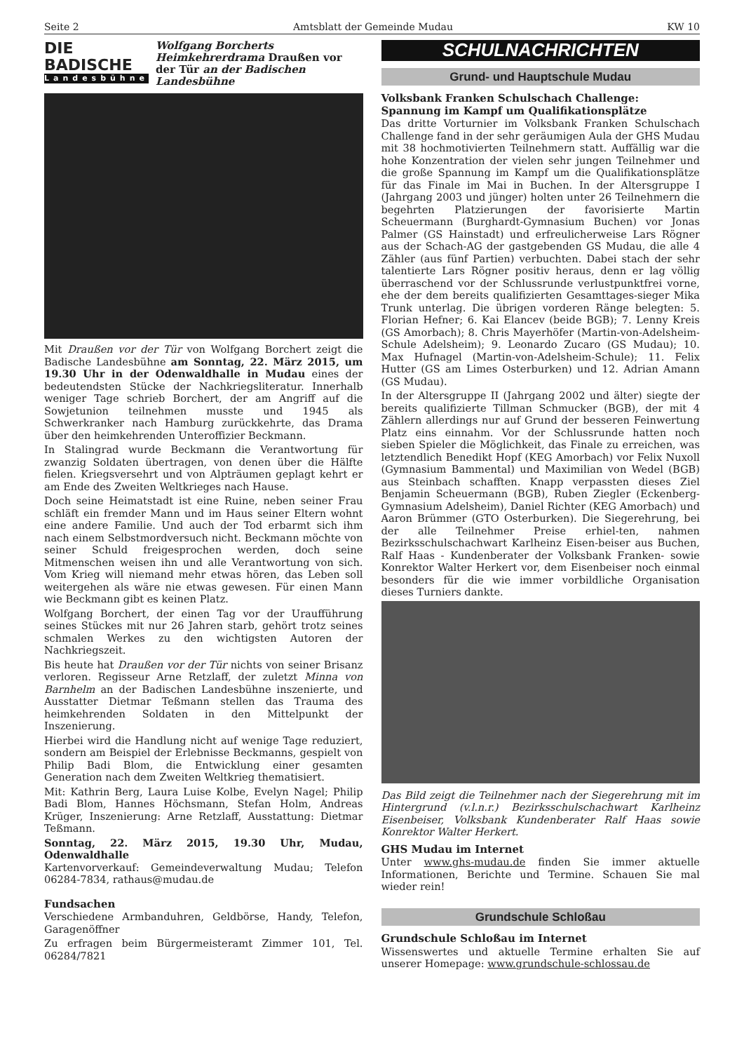Seite 2 Amtsblatt der Gemeinde Mudau KW 10
DIE BADISCHE
Landesbühne
Wolfgang Borcherts Heimkehrerdrama Draußen vor der Tür an der Badischen Landesbühne
Mit Draußen vor der Tür von Wolfgang Borchert zeigt die Badische Landesbühne am Sonntag, 22. März 2015, um 19.30 Uhr in der Odenwaldhalle in Mudau eines der bedeutendsten Stücke der Nachkriegsliteratur. Innerhalb weniger Tage schrieb Borchert, der am Angriff auf die Sowjetunion teilnehmen musste und 1945 als Schwerkranker nach Hamburg zurückkehrte, das Drama über den heimkehrenden Unteroffizier Beckmann.
In Stalingrad wurde Beckmann die Verantwortung für zwanzig Soldaten übertragen, von denen über die Hälfte fielen. Kriegsversehrt und von Alpträumen geplagt kehrt er am Ende des Zweiten Weltkrieges nach Hause.
Doch seine Heimatstadt ist eine Ruine, neben seiner Frau schläft ein fremder Mann und im Haus seiner Eltern wohnt eine andere Familie. Und auch der Tod erbarmt sich ihm nach einem Selbstmordversuch nicht. Beckmann möchte von seiner Schuld freigesprochen werden, doch seine Mitmenschen weisen ihn und alle Verantwortung von sich. Vom Krieg will niemand mehr etwas hören, das Leben soll weitergehen als wäre nie etwas gewesen. Für einen Mann wie Beckmann gibt es keinen Platz.
Wolfgang Borchert, der einen Tag vor der Uraufführung seines Stückes mit nur 26 Jahren starb, gehört trotz seines schmalen Werkes zu den wichtigsten Autoren der Nachkriegszeit.
Bis heute hat Draußen vor der Tür nichts von seiner Brisanz verloren. Regisseur Arne Retzlaff, der zuletzt Minna von Barnhelm an der Badischen Landesbühne inszenierte, und Ausstatter Dietmar Teßmann stellen das Trauma des heimkehrenden Soldaten in den Mittelpunkt der Inszenierung.
Hierbei wird die Handlung nicht auf wenige Tage reduziert, sondern am Beispiel der Erlebnisse Beckmanns, gespielt von Philip Badi Blom, die Entwicklung einer gesamten Generation nach dem Zweiten Weltkrieg thematisiert.
Mit: Kathrin Berg, Laura Luise Kolbe, Evelyn Nagel; Philip Badi Blom, Hannes Höchsmann, Stefan Holm, Andreas Krüger, Inszenierung: Arne Retzlaff, Ausstattung: Dietmar Teßmann.
Sonntag, 22. März 2015, 19.30 Uhr, Mudau, Odenwaldhalle
Kartenvorverkauf: Gemeindeverwaltung Mudau; Telefon 06284-7834, rathaus@mudau.de
Fundsachen
Verschiedene Armbanduhren, Geldbörse, Handy, Telefon, Garagenöffner
Zu erfragen beim Bürgermeisteramt Zimmer 101, Tel. 06284/7821
SCHULNACHRICHTEN
Grund- und Hauptschule Mudau
Volksbank Franken Schulschach Challenge:
Spannung im Kampf um Qualifikationsplätze
Das dritte Vorturnier im Volksbank Franken Schulschach Challenge fand in der sehr geräumigen Aula der GHS Mudau mit 38 hochmotivierten Teilnehmern statt. Auffällig war die hohe Konzentration der vielen sehr jungen Teilnehmer und die große Spannung im Kampf um die Qualifikationsplätze für das Finale im Mai in Buchen. In der Altersgruppe I (Jahrgang 2003 und jünger) holten unter 26 Teilnehmern die begehrten Platzierungen der favorisierte Martin Scheuermann (Burghardt-Gymnasium Buchen) vor Jonas Palmer (GS Hainstadt) und erfreulicherweise Lars Rögner aus der Schach-AG der gastgebenden GS Mudau, die alle 4 Zähler (aus fünf Partien) verbuchten. Dabei stach der sehr talentierte Lars Rögner positiv heraus, denn er lag völlig überraschend vor der Schlussrunde verlustpunktfrei vorne, ehe der dem bereits qualifizierten Gesamttages-sieger Mika Trunk unterlag. Die übrigen vorderen Ränge belegten: 5. Florian Hefner; 6. Kai Elancev (beide BGB); 7. Lenny Kreis (GS Amorbach); 8. Chris Mayerhöfer (Martin-von-Adelsheim-Schule Adelsheim); 9. Leonardo Zucaro (GS Mudau); 10. Max Hufnagel (Martin-von-Adelsheim-Schule); 11. Felix Hutter (GS am Limes Osterburken) und 12. Adrian Amann (GS Mudau).
In der Altersgruppe II (Jahrgang 2002 und älter) siegte der bereits qualifizierte Tillman Schmucker (BGB), der mit 4 Zählern allerdings nur auf Grund der besseren Feinwertung Platz eins einnahm. Vor der Schlussrunde hatten noch sieben Spieler die Möglichkeit, das Finale zu erreichen, was letztendlich Benedikt Hopf (KEG Amorbach) vor Felix Nuxoll (Gymnasium Bammental) und Maximilian von Wedel (BGB) aus Steinbach schafften. Knapp verpassten dieses Ziel Benjamin Scheuermann (BGB), Ruben Ziegler (Eckenberg-Gymnasium Adelsheim), Daniel Richter (KEG Amorbach) und Aaron Brümmer (GTO Osterburken). Die Siegerehrung, bei der alle Teilnehmer Preise erhiel-ten, nahmen Bezirksschulschachwart Karlheinz Eisen-beiser aus Buchen, Ralf Haas - Kundenberater der Volksbank Franken- sowie Konrektor Walter Herkert vor, dem Eisenbeiser noch einmal besonders für die wie immer vorbildliche Organisation dieses Turniers dankte.
Das Bild zeigt die Teilnehmer nach der Siegerehrung mit im Hintergrund (v.l.n.r.) Bezirksschulschachwart Karlheinz Eisenbeiser, Volksbank Kundenberater Ralf Haas sowie Konrektor Walter Herkert.
GHS Mudau im Internet
Unter www.ghs-mudau.de finden Sie immer aktuelle Informationen, Berichte und Termine. Schauen Sie mal wieder rein!
Grundschule Schloßau
Grundschule Schloßau im Internet
Wissenswertes und aktuelle Termine erhalten Sie auf unserer Homepage: www.grundschule-schlossau.de